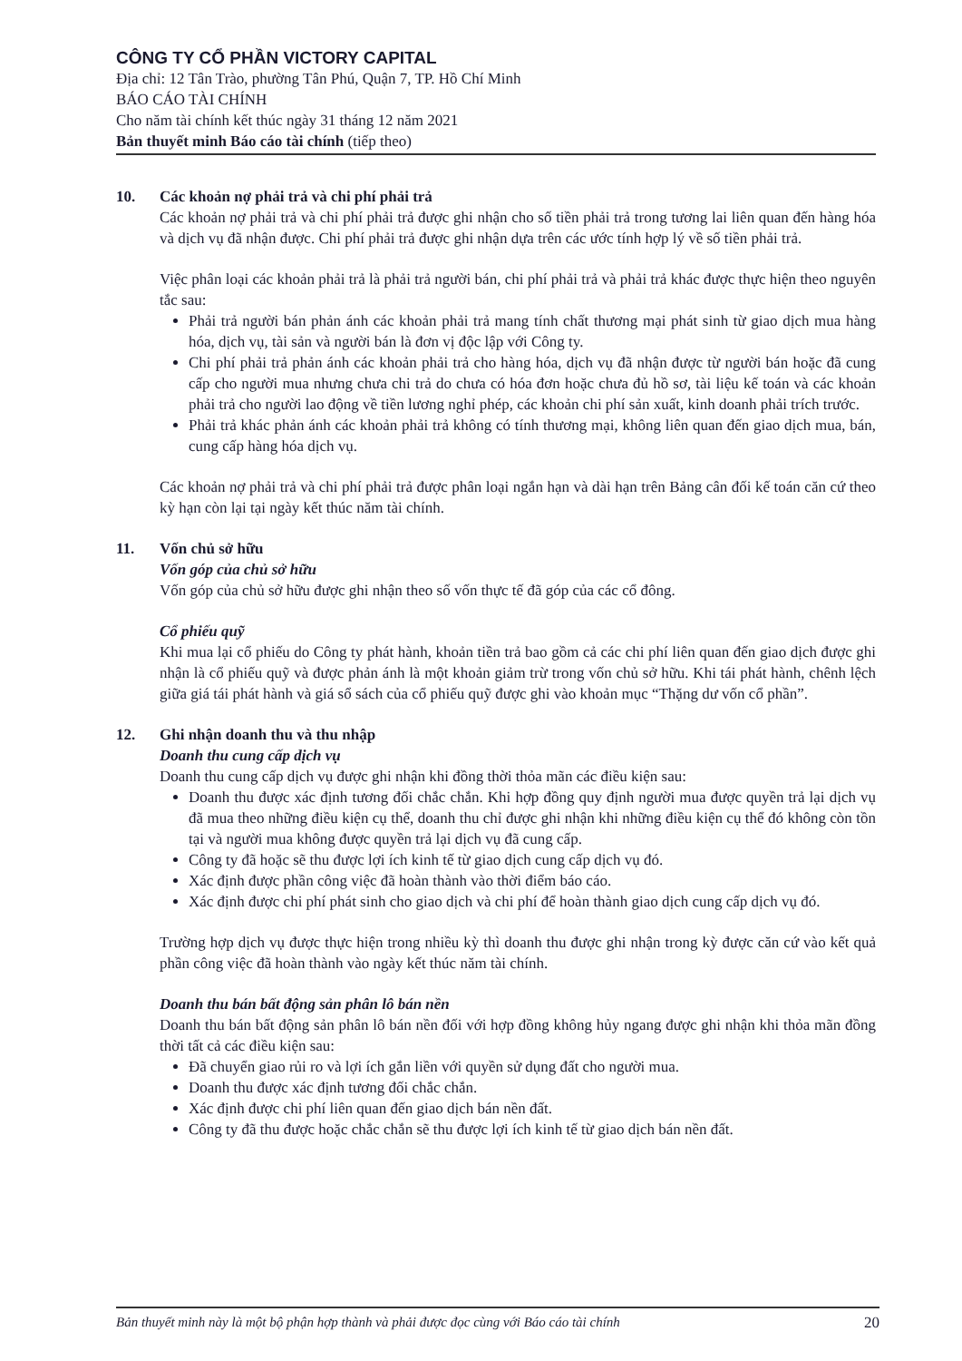CÔNG TY CỔ PHẦN VICTORY CAPITAL
Địa chỉ: 12 Tân Trào, phường Tân Phú, Quận 7, TP. Hồ Chí Minh
BÁO CÁO TÀI CHÍNH
Cho năm tài chính kết thúc ngày 31 tháng 12 năm 2021
Bản thuyết minh Báo cáo tài chính (tiếp theo)
10. Các khoản nợ phải trả và chi phí phải trả
Các khoản nợ phải trả và chi phí phải trả được ghi nhận cho số tiền phải trả trong tương lai liên quan đến hàng hóa và dịch vụ đã nhận được. Chi phí phải trả được ghi nhận dựa trên các ước tính hợp lý về số tiền phải trả.
Việc phân loại các khoản phải trả là phải trả người bán, chi phí phải trả và phải trả khác được thực hiện theo nguyên tắc sau:
Phải trả người bán phản ánh các khoản phải trả mang tính chất thương mại phát sinh từ giao dịch mua hàng hóa, dịch vụ, tài sản và người bán là đơn vị độc lập với Công ty.
Chi phí phải trả phản ánh các khoản phải trả cho hàng hóa, dịch vụ đã nhận được từ người bán hoặc đã cung cấp cho người mua nhưng chưa chi trả do chưa có hóa đơn hoặc chưa đủ hồ sơ, tài liệu kế toán và các khoản phải trả cho người lao động về tiền lương nghỉ phép, các khoản chi phí sản xuất, kinh doanh phải trích trước.
Phải trả khác phản ánh các khoản phải trả không có tính thương mại, không liên quan đến giao dịch mua, bán, cung cấp hàng hóa dịch vụ.
Các khoản nợ phải trả và chi phí phải trả được phân loại ngắn hạn và dài hạn trên Bảng cân đối kế toán căn cứ theo kỳ hạn còn lại tại ngày kết thúc năm tài chính.
11. Vốn chủ sở hữu
Vốn góp của chủ sở hữu
Vốn góp của chủ sở hữu được ghi nhận theo số vốn thực tế đã góp của các cổ đông.
Cổ phiếu quỹ
Khi mua lại cổ phiếu do Công ty phát hành, khoản tiền trả bao gồm cả các chi phí liên quan đến giao dịch được ghi nhận là cổ phiếu quỹ và được phản ánh là một khoản giảm trừ trong vốn chủ sở hữu. Khi tái phát hành, chênh lệch giữa giá tái phát hành và giá sổ sách của cổ phiếu quỹ được ghi vào khoản mục “Thặng dư vốn cổ phần”.
12. Ghi nhận doanh thu và thu nhập
Doanh thu cung cấp dịch vụ
Doanh thu cung cấp dịch vụ được ghi nhận khi đồng thời thỏa mãn các điều kiện sau:
Doanh thu được xác định tương đối chắc chắn. Khi hợp đồng quy định người mua được quyền trả lại dịch vụ đã mua theo những điều kiện cụ thể, doanh thu chỉ được ghi nhận khi những điều kiện cụ thể đó không còn tồn tại và người mua không được quyền trả lại dịch vụ đã cung cấp.
Công ty đã hoặc sẽ thu được lợi ích kinh tế từ giao dịch cung cấp dịch vụ đó.
Xác định được phần công việc đã hoàn thành vào thời điểm báo cáo.
Xác định được chi phí phát sinh cho giao dịch và chi phí để hoàn thành giao dịch cung cấp dịch vụ đó.
Trường hợp dịch vụ được thực hiện trong nhiều kỳ thì doanh thu được ghi nhận trong kỳ được căn cứ vào kết quả phần công việc đã hoàn thành vào ngày kết thúc năm tài chính.
Doanh thu bán bất động sản phân lô bán nền
Doanh thu bán bất động sản phân lô bán nền đối với hợp đồng không hủy ngang được ghi nhận khi thỏa mãn đồng thời tất cả các điều kiện sau:
Đã chuyển giao rủi ro và lợi ích gắn liền với quyền sử dụng đất cho người mua.
Doanh thu được xác định tương đối chắc chắn.
Xác định được chi phí liên quan đến giao dịch bán nền đất.
Công ty đã thu được hoặc chắc chắn sẽ thu được lợi ích kinh tế từ giao dịch bán nền đất.
Bản thuyết minh này là một bộ phận hợp thành và phải được đọc cùng với Báo cáo tài chính 20